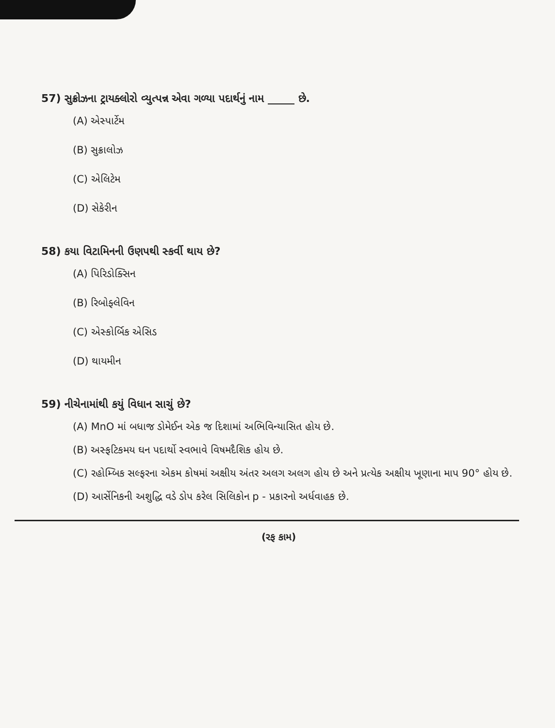57) સુક્રોઝના ટ્રાયક્લોરો વ્યુત્પન્ન એવા ગળ્યા પદાર્થનું નામ _____ છે.
(A) એસ્પાર્ટેમ
(B) સુક્રાલોઝ
(C) એલિટેમ
(D) સેકેરીન
58) કયા વિટામિનની ઉણપથી સ્કર્વી થાય છે?
(A) પિરિડોક્સિન
(B) રિબોફ્લેવિન
(C) એસ્કોર્બિક એસિડ
(D) થાયમીન
59) નીચેનામાંથી કયું વિધાન સાચું છે?
(A) MnO માં બધાજ ડોમેઈન એક જ દિશામાં અભિવિન્યાસિત હોય છે.
(B) અસ્ફટિકમય ઘન પદાર્થો સ્વભાવે વિષમદૈશિક હોય છે.
(C) રહોમ્બિક સલ્ફરના એકમ કોષમાં અક્ષીય અંતર અલગ અલગ હોય છે અને પ્રત્યેક અક્ષીય ખૂણાના માપ 90° હોય છે.
(D) આર્સેનિકની અશુદ્ધિ વડે ડોપ કરેલ સિલિકોન p - પ્રકારનો અર્ધવાહક છે.
(રફ કામ)